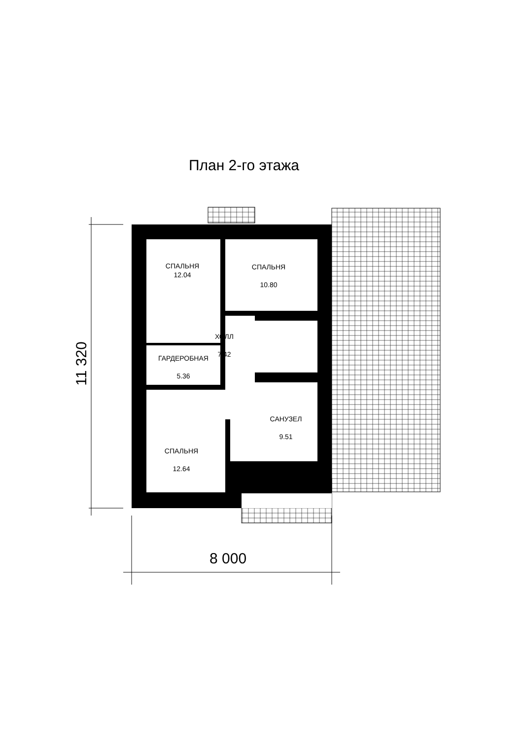План 2-го этажа
СПАЛЬНЯ
12.04
СПАЛЬНЯ
10.80
ХОЛЛ
7.42
ГАРДЕРОБНАЯ
5.36
САНУЗЕЛ
9.51
СПАЛЬНЯ
12.64
11 320
8 000